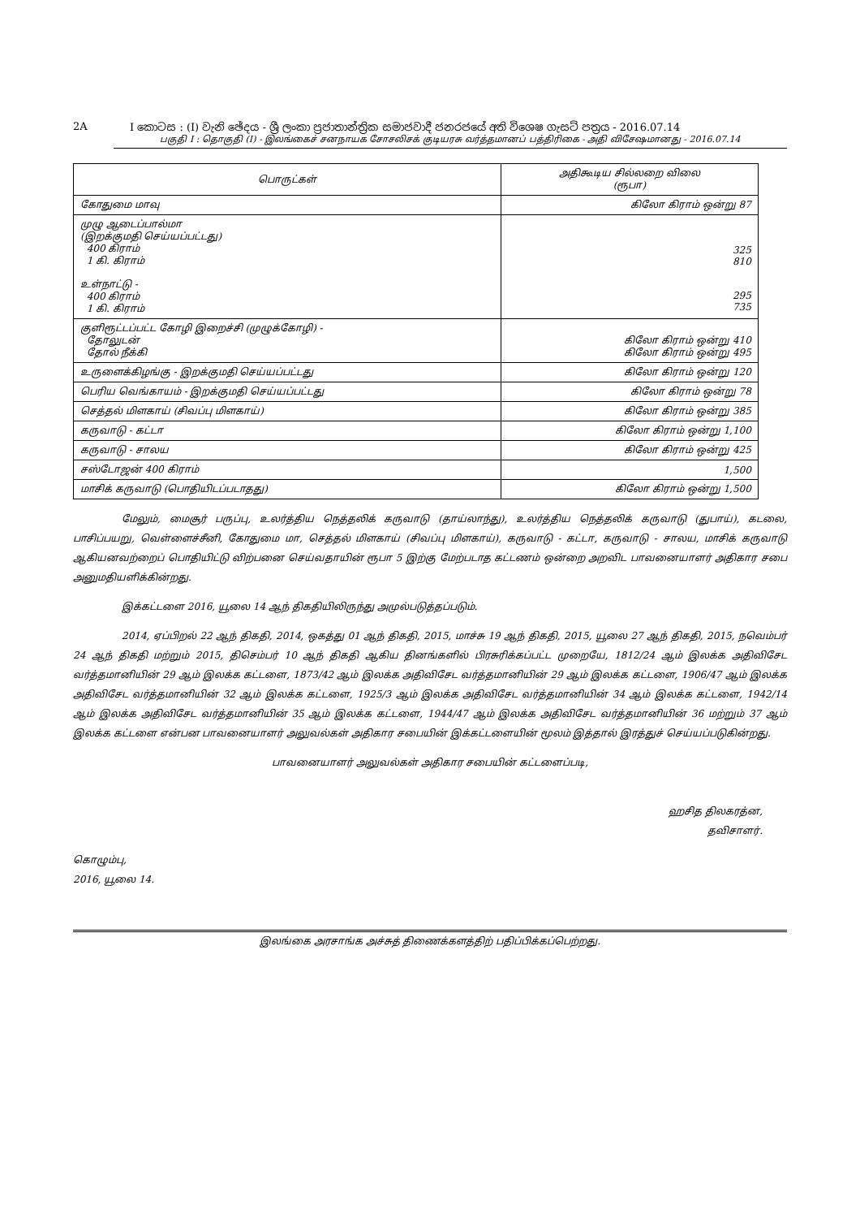2A I කොටස : (I) වැනි ඡේදය - ශ්‍රී ලංකා ප්‍රජාතාන්ත්‍රික සමාජවාදී ජනරජයේ අති විශෙෂ ගැසට් පත්‍රය - 2016.07.14
பகுதி I : தொகுதி (I) - இலங்கைச் சனநாயக சோசலிசக் குடியரசு வர்த்தமானப் பத்திரிகை - அதி விசேஷமானது - 2016.07.14
| பொருட்கள் | அதிகூடிய சில்லறை விலை (ரூபா) |
| --- | --- |
| கோதுமை மாவு | கிலோ கிராம் ஒன்று 87 |
| முழு ஆடைப்பால்மா (இறக்குமதி செய்யப்பட்டது) 400 கிராம் 1 கி. கிராம் உள்நாட்டு - 400 கிராம் 1 கி. கிராம் | 325 810 295 735 |
| குளிரூட்டப்பட்ட கோழி இறைச்சி (முழுக்கோழி) - தோலுடன் தோல் நீக்கி | கிலோ கிராம் ஒன்று 410 கிலோ கிராம் ஒன்று 495 |
| உருளைக்கிழங்கு - இறக்குமதி செய்யப்பட்டது | கிலோ கிராம் ஒன்று 120 |
| பெரிய வெங்காயம் - இறக்குமதி செய்யப்பட்டது | கிலோ கிராம் ஒன்று 78 |
| செத்தல் மிளகாய் (சிவப்பு மிளகாய்) | கிலோ கிராம் ஒன்று 385 |
| கருவாடு - கட்டா | கிலோ கிராம் ஒன்று 1,100 |
| கருவாடு - சாலய | கிலோ கிராம் ஒன்று 425 |
| சஸ்டோஜன் 400 கிராம் | 1,500 |
| மாசிக் கருவாடு (பொதியிடப்படாதது) | கிலோ கிராம் ஒன்று 1,500 |
மேலும், மைசூர் பருப்பு, உலர்த்திய நெத்தலிக் கருவாடு (தாய்லாந்து), உலர்த்திய நெத்தலிக் கருவாடு (துபாய்), கடலை, பாசிப்பயறு, வெள்ளைச்சீனி, கோதுமை மா, செத்தல் மிளகாய் (சிவப்பு மிளகாய்), கருவாடு - கட்டா, கருவாடு - சாலய, மாசிக் கருவாடு ஆகியனவற்றைப் பொதியிட்டு விற்பனை செய்வதாயின் ரூபா 5 இற்கு மேற்படாத கட்டணம் ஒன்றை அறவிட பாவனையாளர் அதிகார சபை அனுமதியளிக்கின்றது.
இக்கட்டளை 2016, யூலை 14 ஆந் திகதியிலிருந்து அமுல்படுத்தப்படும்.
2014, ஏப்பிறல் 22 ஆந் திகதி, 2014, ஒகத்து 01 ஆந் திகதி, 2015, மாச்சு 19 ஆந் திகதி, 2015, யூலை 27 ஆந் திகதி, 2015, நவெம்பர் 24 ஆந் திகதி மற்றும் 2015, திசெம்பர் 10 ஆந் திகதி ஆகிய தினங்களில் பிரசுரிக்கப்பட்ட முறையே, 1812/24 ஆம் இலக்க அதிவிசேட வர்த்தமானியின் 29 ஆம் இலக்க கட்டளை, 1873/42 ஆம் இலக்க அதிவிசேட வர்த்தமானியின் 29 ஆம் இலக்க கட்டளை, 1906/47 ஆம் இலக்க அதிவிசேட வர்த்தமானியின் 32 ஆம் இலக்க கட்டளை, 1925/3 ஆம் இலக்க அதிவிசேட வர்த்தமானியின் 34 ஆம் இலக்க கட்டளை, 1942/14 ஆம் இலக்க அதிவிசேட வர்த்தமானியின் 35 ஆம் இலக்க கட்டளை, 1944/47 ஆம் இலக்க அதிவிசேட வர்த்தமானியின் 36 மற்றும் 37 ஆம் இலக்க கட்டளை என்பன பாவனையாளர் அலுவல்கள் அதிகார சபையின் இக்கட்டளையின் மூலம் இத்தால் இரத்துச் செய்யப்படுகின்றது.
பாவனையாளர் அலுவல்கள் அதிகார சபையின் கட்டளைப்படி,
ஹசித திலகரத்ன,
தவிசாளர்.
கொழும்பு,
2016, யூலை 14.
இலங்கை அரசாங்க அச்சுத் திணைக்களத்திற் பதிப்பிக்கப்பெற்றது.